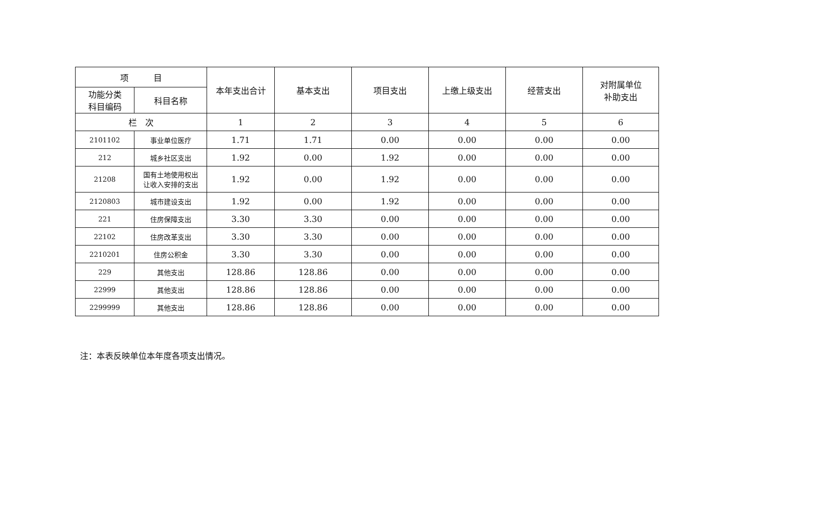| 项 目 | | 本年支出合计 | 基本支出 | 项目支出 | 上缴上级支出 | 经营支出 | 对附属单位 补助支出 |
| --- | --- | --- | --- | --- | --- | --- | --- |
| 功能分类 科目编码 | 科目名称 | | | | | | |
| 栏 次 | | 1 | 2 | 3 | 4 | 5 | 6 |
| 2101102 | 事业单位医疗 | 1.71 | 1.71 | 0.00 | 0.00 | 0.00 | 0.00 |
| 212 | 城乡社区支出 | 1.92 | 0.00 | 1.92 | 0.00 | 0.00 | 0.00 |
| 21208 | 国有土地使用权出 让收入安排的支出 | 1.92 | 0.00 | 1.92 | 0.00 | 0.00 | 0.00 |
| 2120803 | 城市建设支出 | 1.92 | 0.00 | 1.92 | 0.00 | 0.00 | 0.00 |
| 221 | 住房保障支出 | 3.30 | 3.30 | 0.00 | 0.00 | 0.00 | 0.00 |
| 22102 | 住房改革支出 | 3.30 | 3.30 | 0.00 | 0.00 | 0.00 | 0.00 |
| 2210201 | 住房公积金 | 3.30 | 3.30 | 0.00 | 0.00 | 0.00 | 0.00 |
| 229 | 其他支出 | 128.86 | 128.86 | 0.00 | 0.00 | 0.00 | 0.00 |
| 22999 | 其他支出 | 128.86 | 128.86 | 0.00 | 0.00 | 0.00 | 0.00 |
| 2299999 | 其他支出 | 128.86 | 128.86 | 0.00 | 0.00 | 0.00 | 0.00 |
注：本表反映单位本年度各项支出情况。